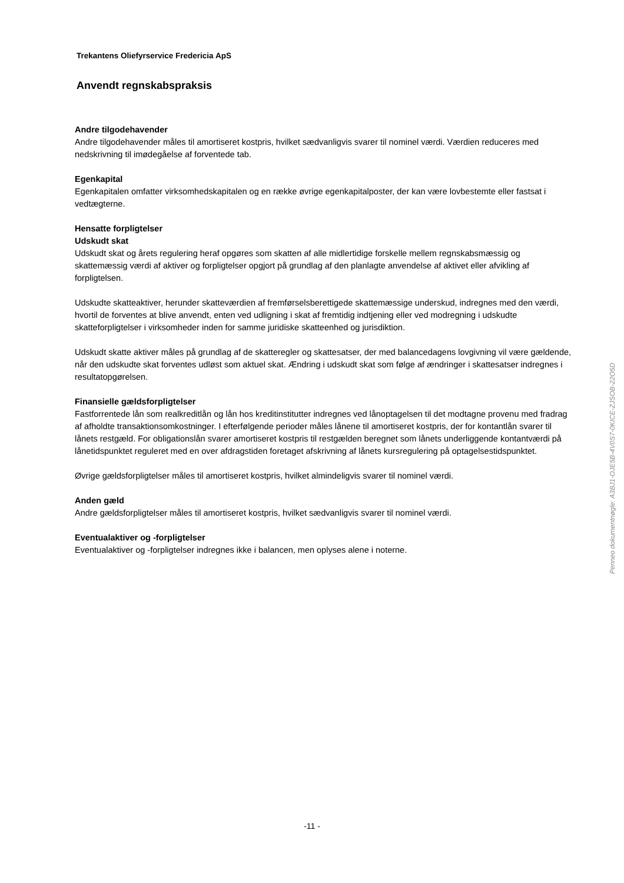Trekantens Oliefyrservice Fredericia ApS
Anvendt regnskabspraksis
Andre tilgodehavender
Andre tilgodehavender måles til amortiseret kostpris, hvilket sædvanligvis svarer til nominel værdi. Værdien reduceres med nedskrivning til imødegåelse af forventede tab.
Egenkapital
Egenkapitalen omfatter virksomhedskapitalen og en række øvrige egenkapitalposter, der kan være lovbestemte eller fastsat i vedtægterne.
Hensatte forpligtelser
Udskudt skat
Udskudt skat og årets regulering heraf opgøres som skatten af alle midlertidige forskelle mellem regnskabsmæssig og skattemæssig værdi af aktiver og forpligtelser opgjort på grundlag af den planlagte anvendelse af aktivet eller afvikling af forpligtelsen.
Udskudte skatteaktiver, herunder skatteværdien af fremførselsberettigede skattemæssige underskud, indregnes med den værdi, hvortil de forventes at blive anvendt, enten ved udligning i skat af fremtidig indtjening eller ved modregning i udskudte skatteforpligtelser i virksomheder inden for samme juridiske skatteenhed og jurisdiktion.
Udskudt skatte aktiver måles på grundlag af de skatteregler og skattesatser, der med balancedagens lovgivning vil være gældende, når den udskudte skat forventes udløst som aktuel skat. Ændring i udskudt skat som følge af ændringer i skattesatser indregnes i resultatopgørelsen.
Finansielle gældsforpligtelser
Fastforrentede lån som realkreditlån og lån hos kreditinstitutter indregnes ved lånoptagelsen til det modtagne provenu med fradrag af afholdte transaktionsomkostninger. I efterfølgende perioder måles lånene til amortiseret kostpris, der for kontantlån svarer til lånets restgæld. For obligationslån svarer amortiseret kostpris til restgælden beregnet som lånets underliggende kontantværdi på lånetidspunktet reguleret med en over afdragstiden foretaget afskrivning af lånets kursregulering på optagelsestidspunktet.
Øvrige gældsforpligtelser måles til amortiseret kostpris, hvilket almindeligvis svarer til nominel værdi.
Anden gæld
Andre gældsforpligtelser måles til amortiseret kostpris, hvilket sædvanligvis svarer til nominel værdi.
Eventualaktiver og -forpligtelser
Eventualaktiver og -forpligtelser indregnes ikke i balancen, men oplyses alene i noterne.
Penneo dokumentnøgle: A3BJ1-OJE5B-4V0S7-0KICE-ZJSOB-22O5D
-11 -